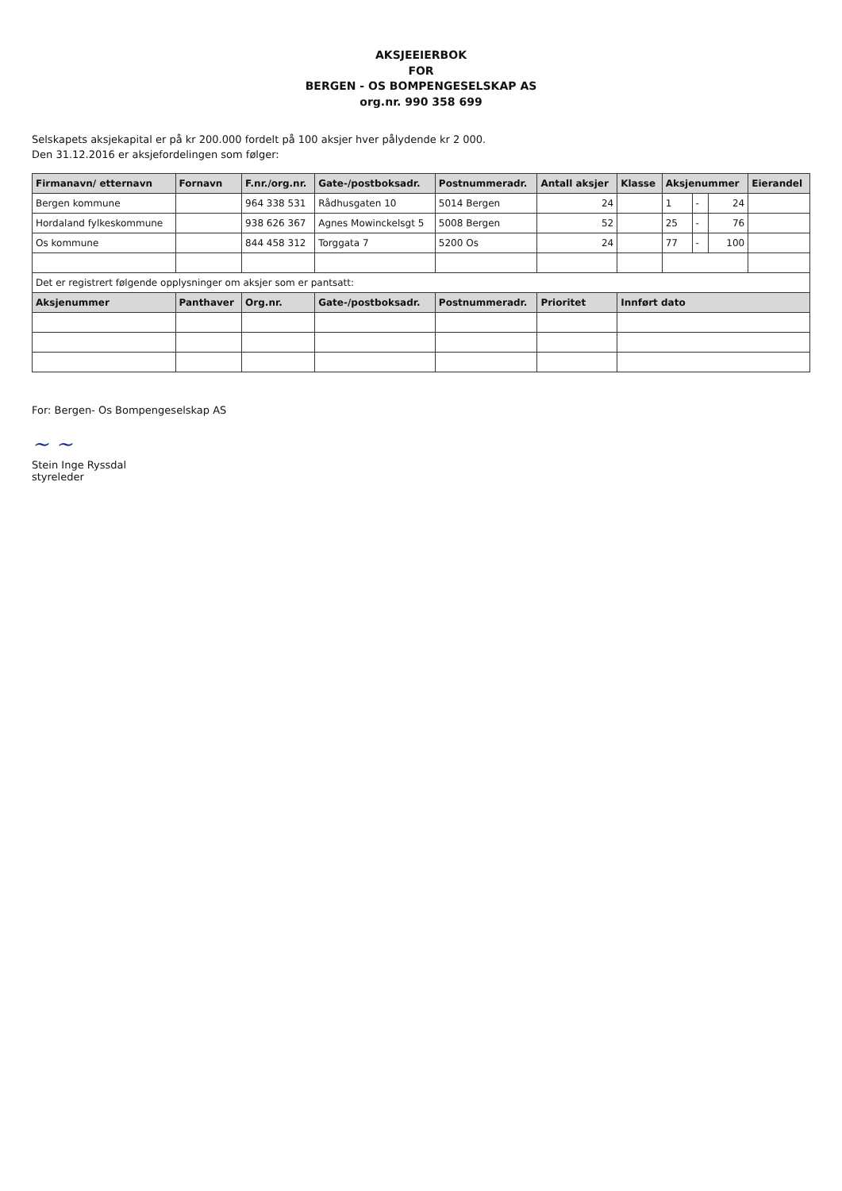AKSJEEIERBOK
FOR
BERGEN - OS BOMPENGESELSKAP AS
org.nr. 990 358 699
Selskapets aksjekapital er på kr 200.000 fordelt på 100 aksjer hver pålydende kr 2 000.
Den 31.12.2016 er aksjefordelingen som følger:
| Firmanavn/ etternavn | Fornavn | F.nr./org.nr. | Gate-/postboksadr. | Postnummeradr. | Antall aksjer | Klasse | Aksjenummer | | | Eierandel |
| --- | --- | --- | --- | --- | --- | --- | --- | --- | --- | --- |
| Bergen kommune | | 964 338 531 | Rådhusgaten 10 | 5014 Bergen | 24 | | 1 | - | 24 | |
| Hordaland fylkeskommune | | 938 626 367 | Agnes Mowinckelsgt 5 | 5008 Bergen | 52 | | 25 | - | 76 | |
| Os kommune | | 844 458 312 | Torggata 7 | 5200 Os | 24 | | 77 | - | 100 | |
| Det er registrert følgende opplysninger om aksjer som er pantsatt: | | | | | | | | | | |
| Aksjenummer | Panthaver | Org.nr. | Gate-/postboksadr. | Postnummeradr. | Prioritet | Innført dato | | | | |
For: Bergen- Os Bompengeselskap AS
~ ~
Stein Inge Ryssdal
styreleder